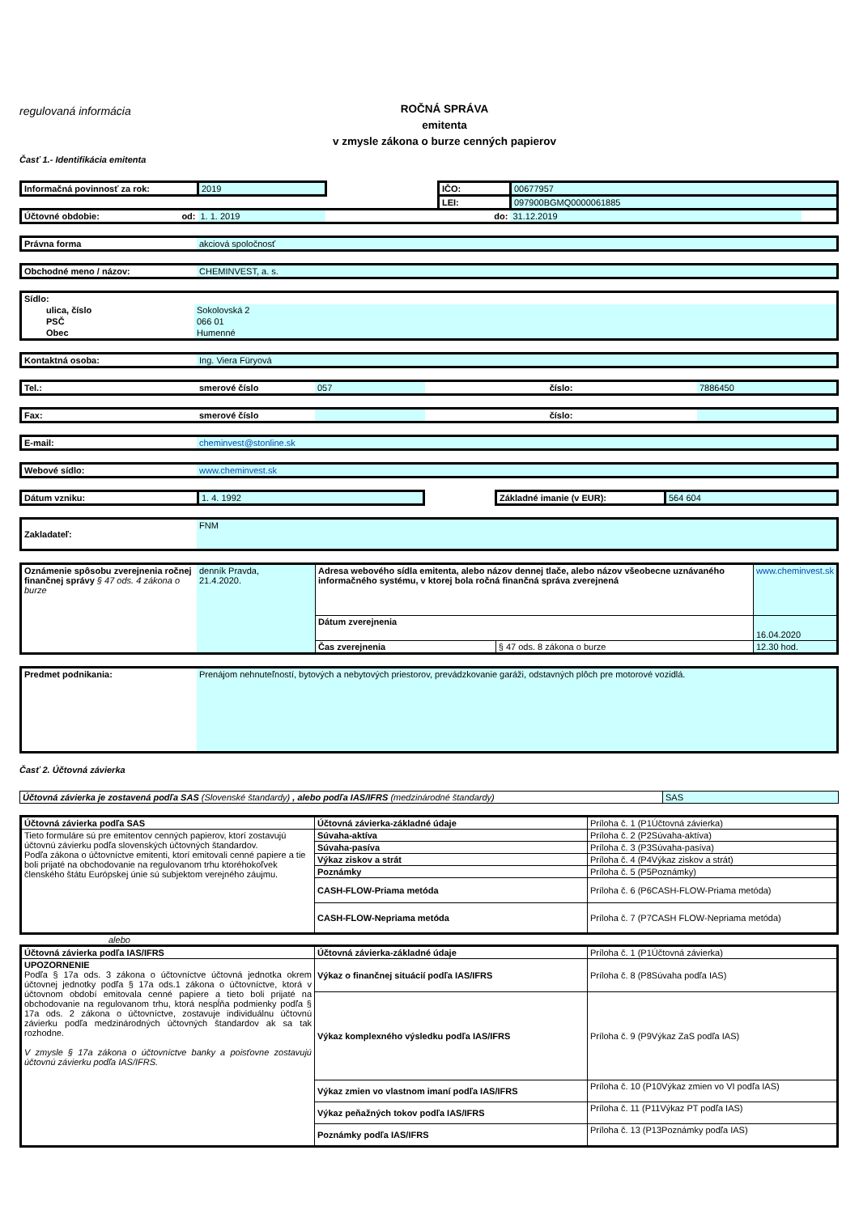regulovaná informácia
ROČNÁ SPRÁVA
emitenta
v zmysle zákona o burze cenných papierov
Časť 1.- Identifikácia emitenta
| Informačná povinnosť za rok: | 2019 | | | IČO: | 00677957 | |
| | | | | LEI: | 097900BGMQ0000061885 | |
| Účtovné obdobie: od: | | 1. 1. 2019 | | do: | 31.12.2019 | |
| Právna forma | akciová spoločnosť |
| Obchodné meno / názov: | CHEMINVEST, a. s. |
| Sídlo: | |
| ulica, číslo | Sokolovská 2 |
| PSČ | 066 01 |
| Obec | Humenné |
| Kontaktná osoba: | Ing. Viera Füryová |
| Tel.: | smerové číslo | 057 | číslo: | 7886450 |
| Fax: | smerové číslo | | číslo: | |
| E-mail: | cheminvest@stonline.sk |
| Webové sídlo: | www.cheminvest.sk |
| Dátum vzniku: | 1. 4. 1992 | | Základné imanie (v EUR): | 564 604 |
| Zakladateľ: | FNM |
| Oznámenie spôsobu zverejnenia ročnej finančnej správy § 47 ods. 4 zákona o burze | denník Pravda, 21.4.2020. | Adresa webového sídla emitenta, alebo názov dennej tlače, alebo názov všeobecne uznávaného informačného systému, v ktorej bola ročná finančná správa zverejnená | | www.cheminvest.sk |
| | | Dátum zverejnenia | | 16.04.2020 |
| | | Čas zverejnenia | § 47 ods. 8 zákona o burze | 12.30 hod. |
| Predmet podnikania: | Prenájom nehnuteľností, bytových a nebytových priestorov, prevádzkovanie garáži, odstavných plôch pre motorové vozidlá. |
Časť 2. Účtovná závierka
| Účtovná závierka je zostavená podľa SAS (Slovenské štandardy) , alebo podľa IAS/IFRS (medzinárodné štandardy) | SAS |
| Účtovná závierka podľa SAS | Účtovná závierka-základné údaje | Príloha č. 1 (P1Účtovná závierka) |
| Tieto formuláre sú pre emitentov cenných papierov, ktorí zostavujú účtovnú závierku podľa slovenských účtovných štandardov. Podľa zákona o účtovníctve emitenti, ktorí emitovali cenné papiere a tie boli prijaté na obchodovanie na regulovanom trhu ktoréhokoľvek členského štátu Európskej únie sú subjektom verejného záujmu. | Súvaha-aktíva | Príloha č. 2 (P2Súvaha-aktíva) |
| | Súvaha-pasíva | Príloha č. 3 (P3Súvaha-pasíva) |
| | Výkaz ziskov a strát | Príloha č. 4 (P4Výkaz ziskov a strát) |
| | Poznámky | Príloha č. 5 (P5Poznámky) |
| | CASH-FLOW-Priama metóda | Príloha č. 6 (P6CASH-FLOW-Priama metóda) |
| | CASH-FLOW-Nepriama metóda | Príloha č. 7 (P7CASH FLOW-Nepriama metóda) |
alebo
| Účtovná závierka podľa IAS/IFRS | Účtovná závierka-základné údaje | Príloha č. 1 (P1Účtovná závierka) |
| UPOZORNENIE Podľa § 17a ods. 3 zákona o účtovníctve účtovná jednotka okrem účtovnej jednotky podľa § 17a ods.1 zákona o účtovníctve, ktorá v účtovnom období emitovala cenné papiere a tieto boli prijaté na obchodovanie na regulovanom trhu, ktorá nespĺňa podmienky podľa § 17a ods. 2 zákona o účtovníctve, zostavuje individuálnu účtovnú závierku podľa medzinárodných účtovných štandardov ak sa tak rozhodne. V zmysle § 17a zákona o účtovníctve banky a poisťovne zostavujú účtovnú závierku podľa IAS/IFRS. | Výkaz o finančnej situácií podľa IAS/IFRS | Príloha č. 8 (P8Súvaha podľa IAS) |
| | Výkaz komplexného výsledku podľa IAS/IFRS | Príloha č. 9 (P9Výkaz ZaS podľa IAS) |
| | Výkaz zmien vo vlastnom imaní podľa IAS/IFRS | Príloha č. 10 (P10Výkaz zmien vo VI podľa IAS) |
| | Výkaz peňažných tokov podľa IAS/IFRS | Príloha č. 11 (P11Výkaz PT podľa IAS) |
| | Poznámky podľa IAS/IFRS | Príloha č. 13 (P13Poznámky podľa IAS) |